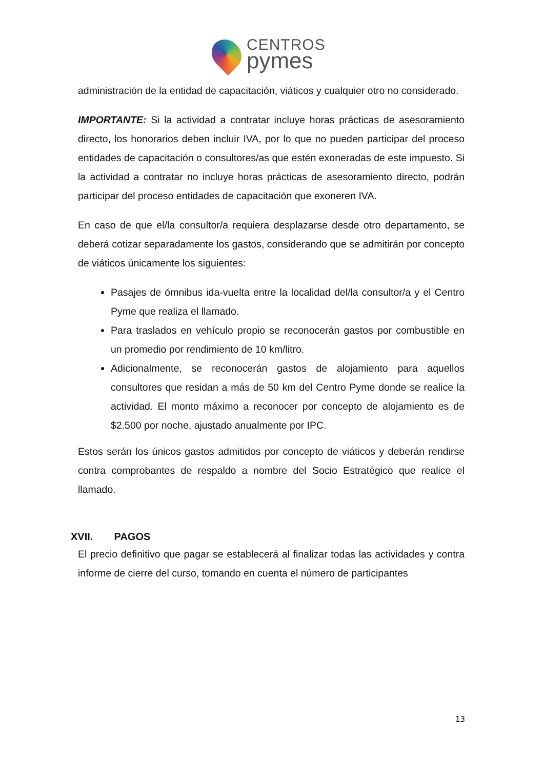CENTROS
pymes
administración de la entidad de capacitación, viáticos y cualquier otro no considerado.
IMPORTANTE: Si la actividad a contratar incluye horas prácticas de asesoramiento directo, los honorarios deben incluir IVA, por lo que no pueden participar del proceso entidades de capacitación o consultores/as que estén exoneradas de este impuesto. Si la actividad a contratar no incluye horas prácticas de asesoramiento directo, podrán participar del proceso entidades de capacitación que exoneren IVA.
En caso de que el/la consultor/a requiera desplazarse desde otro departamento, se deberá cotizar separadamente los gastos, considerando que se admitirán por concepto de viáticos únicamente los siguientes:
Pasajes de ómnibus ida-vuelta entre la localidad del/la consultor/a y el Centro Pyme que realiza el llamado.
Para traslados en vehículo propio se reconocerán gastos por combustible en un promedio por rendimiento de 10 km/litro.
Adicionalmente, se reconocerán gastos de alojamiento para aquellos consultores que residan a más de 50 km del Centro Pyme donde se realice la actividad. El monto máximo a reconocer por concepto de alojamiento es de $2.500 por noche, ajustado anualmente por IPC.
Estos serán los únicos gastos admitidos por concepto de viáticos y deberán rendirse contra comprobantes de respaldo a nombre del Socio Estratégico que realice el llamado.
XVII. PAGOS
El precio definitivo que pagar se establecerá al finalizar todas las actividades y contra informe de cierre del curso, tomando en cuenta el número de participantes
13